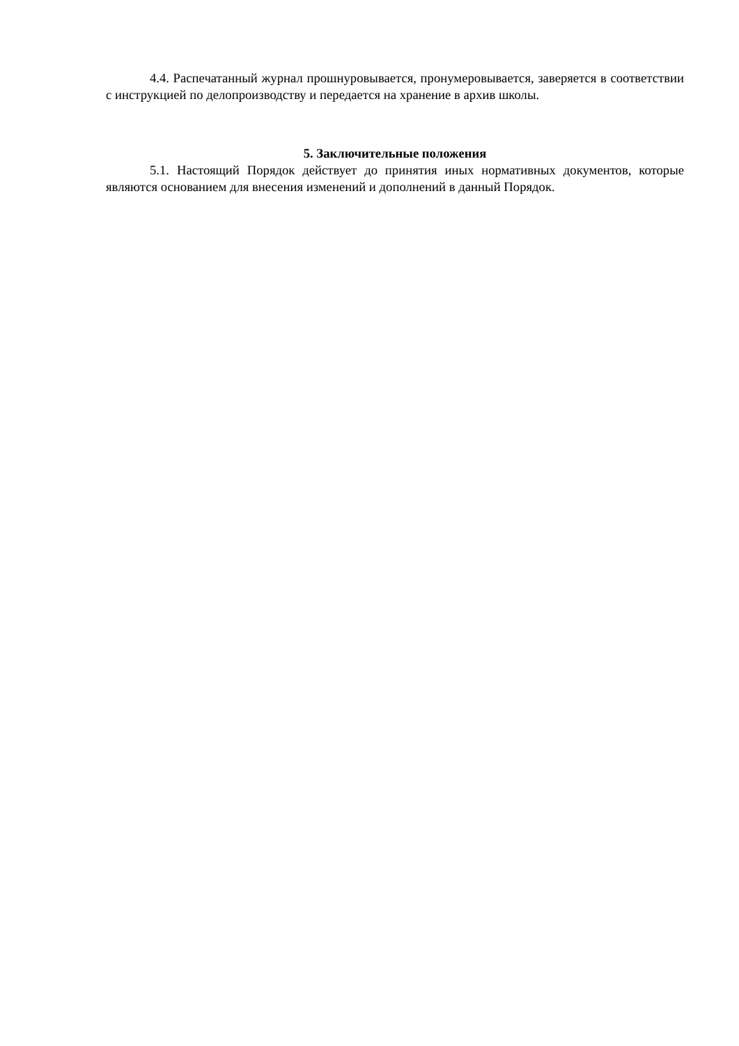4.4. Распечатанный журнал прошнуровывается, пронумеровывается, заверяется в соответствии с инструкцией по делопроизводству и передается на хранение в архив школы.
5. Заключительные положения
5.1. Настоящий Порядок действует до принятия иных нормативных документов, которые являются основанием для внесения изменений и дополнений в данный Порядок.